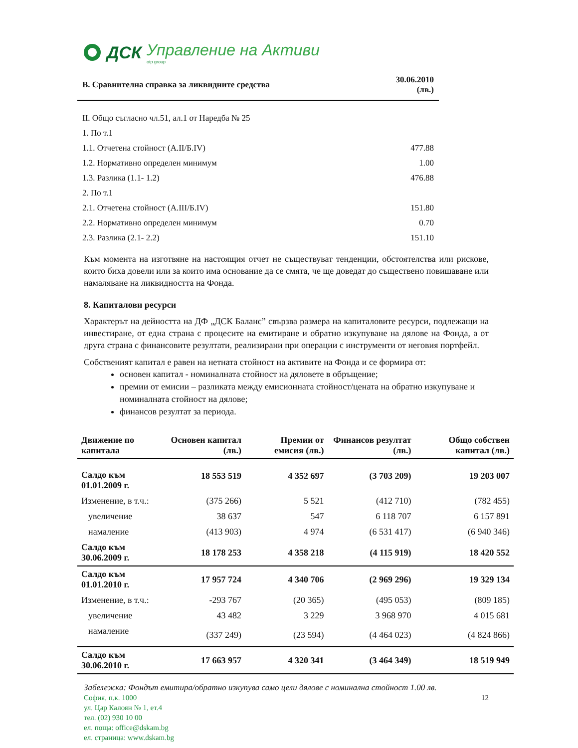ДСК Управление на Активи
otp group
| В. Сравнителна справка за ликвидните средства | 30.06.2010 (лв.) |
| --- | --- |
| II. Общо съгласно чл.51, ал.1 от Наредба № 25 | |
| 1. По т.1 | |
| 1.1. Отчетена стойност (А.II/Б.IV) | 477.88 |
| 1.2. Нормативно определен минимум | 1.00 |
| 1.3. Разлика (1.1- 1.2) | 476.88 |
| 2. По т.1 | |
| 2.1. Отчетена стойност (А.III/Б.IV) | 151.80 |
| 2.2. Нормативно определен минимум | 0.70 |
| 2.3. Разлика (2.1- 2.2) | 151.10 |
Към момента на изготвяне на настоящия отчет не съществуват тенденции, обстоятелства или рискове, които биха довели или за които има основание да се смята, че ще доведат до съществено повишаване или намаляване на ликвидността на Фонда.
8. Капиталови ресурси
Характерът на дейността на ДФ „ДСК Баланс” свързва размера на капиталовите ресурси, подлежащи на инвестиране, от една страна с процесите на емитиране и обратно изкупуване на дялове на Фонда, а от друга страна с финансовите резултати, реализирани при операции с инструменти от неговия портфейл.
Собственият капитал е равен на нетната стойност на активите на Фонда и се формира от:
основен капитал - номиналната стойност на дяловете в обръщение;
премии от емисии – разликата между емисионната стойност/цената на обратно изкупуване и номиналната стойност на дялове;
финансов резултат за периода.
| Движение по капитала | Основен капитал (лв.) | Премии от емисия (лв.) | Финансов резултат (лв.) | Общо собствен капитал (лв.) |
| --- | --- | --- | --- | --- |
| Салдо към 01.01.2009 г. | 18 553 519 | 4 352 697 | (3 703 209) | 19 203 007 |
| Изменение, в т.ч.: | (375 266) | 5 521 | (412 710) | (782 455) |
| увеличение | 38 637 | 547 | 6 118 707 | 6 157 891 |
| намаление | (413 903) | 4 974 | (6 531 417) | (6 940 346) |
| Салдо към 30.06.2009 г. | 18 178 253 | 4 358 218 | (4 115 919) | 18 420 552 |
| Салдо към 01.01.2010 г. | 17 957 724 | 4 340 706 | (2 969 296) | 19 329 134 |
| Изменение, в т.ч.: | -293 767 | (20 365) | (495 053) | (809 185) |
| увеличение | 43 482 | 3 229 | 3 968 970 | 4 015 681 |
| намаление | (337 249) | (23 594) | (4 464 023) | (4 824 866) |
| Салдо към 30.06.2010 г. | 17 663 957 | 4 320 341 | (3 464 349) | 18 519 949 |
Забележка: Фондът емитира/обратно изкупува само цели дялове с номинална стойност 1.00 лв.
София, п.к. 1000
ул. Цар Калоян № 1, ет.4
тел. (02) 930 10 00
ел. поща: office@dskam.bg
ел. страница: www.dskam.bg
12